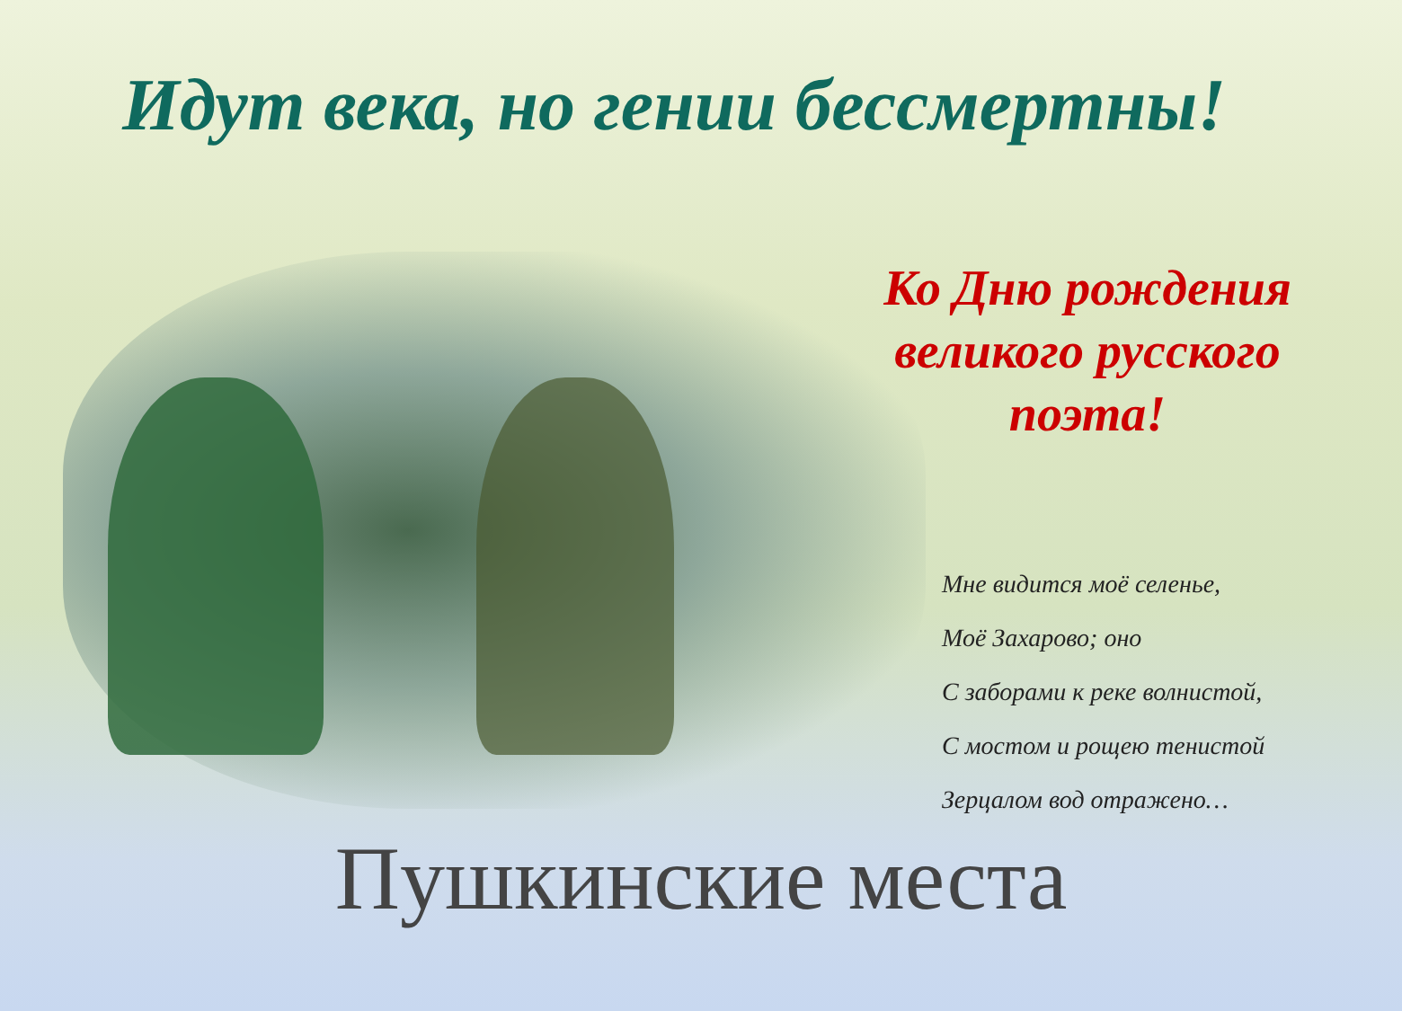Идут века, но гении бессмертны!
Ко Дню рождения великого русского поэта!
Мне видится моё селенье,
Моё Захарово; оно
С заборами к реке волнистой,
С мостом и рощею тенистой
Зерцалом вод отражено…
Пушкинские места